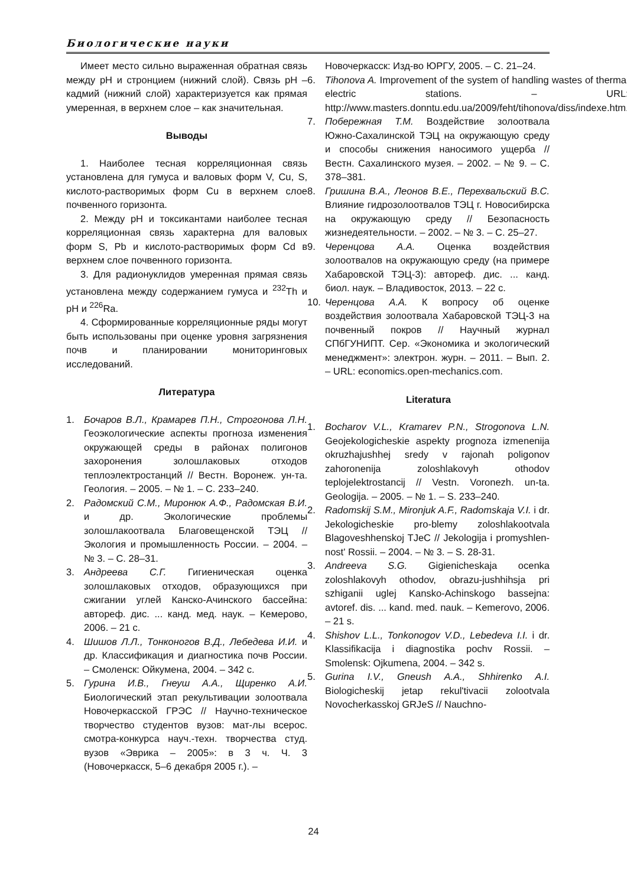Биологические науки
Имеет место сильно выраженная обратная связь между pH и стронцием (нижний слой). Связь pH – кадмий (нижний слой) характеризуется как прямая умеренная, в верхнем слое – как значительная.
Выводы
1. Наиболее тесная корреляционная связь установлена для гумуса и валовых форм V, Cu, S, кислото-растворимых форм Cu в верхнем слое почвенного горизонта.
2. Между pH и токсикантами наиболее тесная корреляционная связь характерна для валовых форм S, Pb и кислото-растворимых форм Cd в верхнем слое почвенного горизонта.
3. Для радионуклидов умеренная прямая связь установлена между содержанием гумуса и <sup>232</sup>Th и pH и <sup>226</sup>Ra.
4. Сформированные корреляционные ряды могут быть использованы при оценке уровня загрязнения почв и планировании мониторинговых исследований.
Литература
1. Бочаров В.Л., Крамарев П.Н., Строгонова Л.Н. Геоэкологические аспекты прогноза изменения окружающей среды в районах полигонов захоронения золошлаковых отходов теплоэлектростанций // Вестн. Воронеж. ун-та. Геология. – 2005. – № 1. – С. 233–240.
2. Радомский С.М., Миронюк А.Ф., Радомская В.И. и др. Экологические проблемы золошлакоотвала Благовещенской ТЭЦ // Экология и промышленность России. – 2004. – № 3. – С. 28–31.
3. Андреева С.Г. Гигиеническая оценка золошлаковых отходов, образующихся при сжигании углей Канско-Ачинского бассейна: автореф. дис. ... канд. мед. наук. – Кемерово, 2006. – 21 с.
4. Шишов Л.Л., Тонконогов В.Д., Лебедева И.И. и др. Классификация и диагностика почв России. – Смоленск: Ойкумена, 2004. – 342 с.
5. Гурина И.В., Гнеуш А.А., Щиренко А.И. Биологический этап рекультивации золоотвала Новочеркасской ГРЭС // Научно-техническое творчество студентов вузов: мат-лы всерос. смотра-конкурса науч.-техн. творчества студ. вузов «Эврика – 2005»: в 3 ч. Ч. 3 (Новочеркасск, 5–6 декабря 2005 г.). –
Новочеркасск: Изд-во ЮРГУ, 2005. – С. 21–24.
6. Tihonova A. Improvement of the system of handling wastes of thermal electric stations. – URL: http://www.masters.donntu.edu.ua/2009/feht/tihonova/diss/indexe.htm.
7. Побережная Т.М. Воздействие золоотвала Южно-Сахалинской ТЭЦ на окружающую среду и способы снижения наносимого ущерба // Вестн. Сахалинского музея. – 2002. – № 9. – С. 378–381.
8. Гришина В.А., Леонов В.Е., Перехвальский В.С. Влияние гидрозолоотвалов ТЭЦ г. Новосибирска на окружающую среду // Безопасность жизнедеятельности. – 2002. – № 3. – С. 25–27.
9. Черенцова А.А. Оценка воздействия золоотвалов на окружающую среду (на примере Хабаровской ТЭЦ-3): автореф. дис. ... канд. биол. наук. – Владивосток, 2013. – 22 с.
10. Черенцова А.А. К вопросу об оценке воздействия золоотвала Хабаровской ТЭЦ-3 на почвенный покров // Научный журнал СПбГУНИПТ. Сер. «Экономика и экологический менеджмент»: электрон. журн. – 2011. – Вып. 2. – URL: economics.open-mechanics.com.
Literatura
1. Bocharov V.L., Kramarev P.N., Strogonova L.N. Geojekologicheskie aspekty prognoza izmenenija okruzhajushhej sredy v rajonah poligonov zahoronenija zoloshlakovyh othodov teplojelektrostancij // Vestn. Voronezh. un-ta. Geologija. – 2005. – № 1. – S. 233–240.
2. Radomskij S.M., Mironjuk A.F., Radomskaja V.I. i dr. Jekologicheskie pro-blemy zoloshlakootvala Blagoveshhenskoj TJeC // Jekologija i promyshlen-nost' Rossii. – 2004. – № 3. – S. 28-31.
3. Andreeva S.G. Gigienicheskaja ocenka zoloshlakovyh othodov, obrazu-jushhihsja pri szhiganii uglej Kansko-Achinskogo bassejna: avtoref. dis. ... kand. med. nauk. – Kemerovo, 2006. – 21 s.
4. Shishov L.L., Tonkonogov V.D., Lebedeva I.I. i dr. Klassifikacija i diagnostika pochv Rossii. – Smolensk: Ojkumena, 2004. – 342 s.
5. Gurina I.V., Gneush A.A., Shhirenko A.I. Biologicheskij jetap rekul'tivacii zolootvala Novocherkasskoj GRJeS // Nauchno-
24